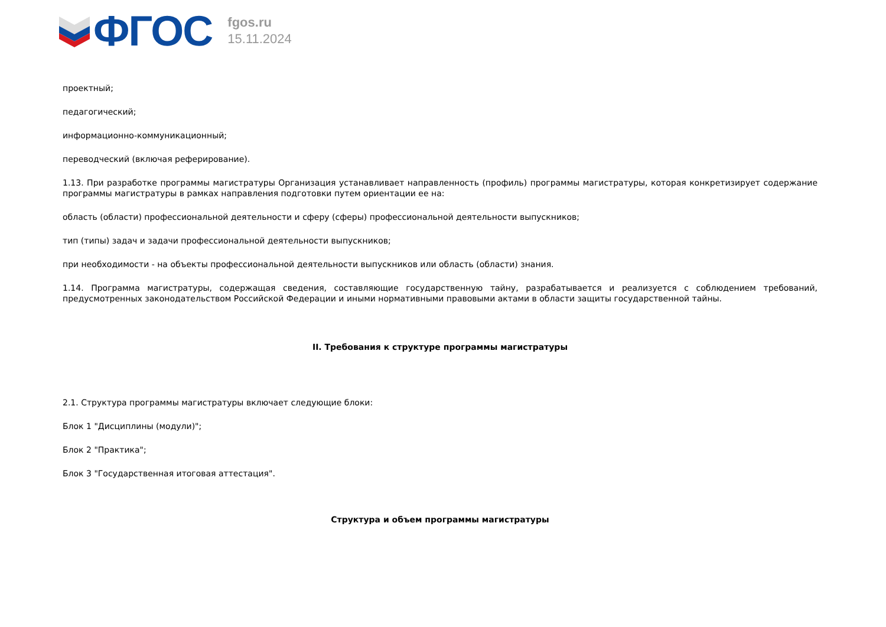ФГОС
fgos.ru
15.11.2024
проектный;
педагогический;
информационно-коммуникационный;
переводческий (включая реферирование).
1.13. При разработке программы магистратуры Организация устанавливает направленность (профиль) программы магистратуры, которая конкретизирует содержание программы магистратуры в рамках направления подготовки путем ориентации ее на:
область (области) профессиональной деятельности и сферу (сферы) профессиональной деятельности выпускников;
тип (типы) задач и задачи профессиональной деятельности выпускников;
при необходимости - на объекты профессиональной деятельности выпускников или область (области) знания.
1.14. Программа магистратуры, содержащая сведения, составляющие государственную тайну, разрабатывается и реализуется с соблюдением требований, предусмотренных законодательством Российской Федерации и иными нормативными правовыми актами в области защиты государственной тайны.
II. Требования к структуре программы магистратуры
2.1. Структура программы магистратуры включает следующие блоки:
Блок 1 "Дисциплины (модули)";
Блок 2 "Практика";
Блок 3 "Государственная итоговая аттестация".
Структура и объем программы магистратуры